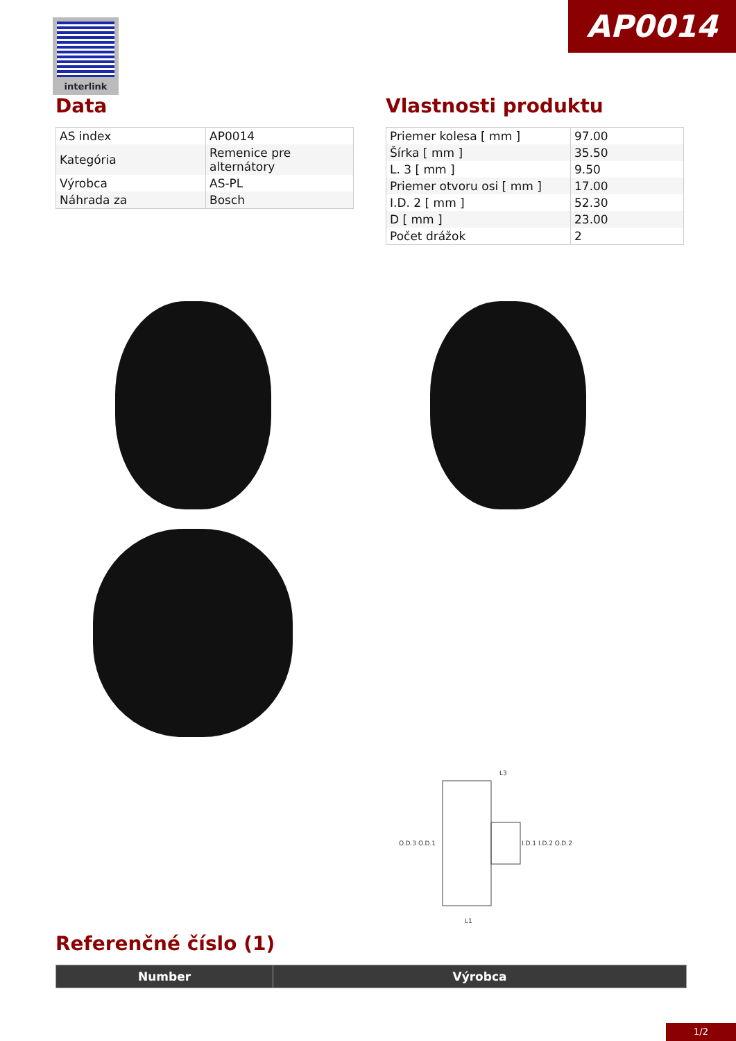interlink AP0014
Data
| AS index | AP0014 |
| Kategória | Remenice pre alternátory |
| Výrobca | AS-PL |
| Náhrada za | Bosch |
Vlastnosti produktu
| Priemer kolesa [ mm ] | 97.00 |
| Šírka [ mm ] | 35.50 |
| L. 3 [ mm ] | 9.50 |
| Priemer otvoru osi [ mm ] | 17.00 |
| I.D. 2 [ mm ] | 52.30 |
| D [ mm ] | 23.00 |
| Počet drážok | 2 |
O.D.3 O.D.1
I.D.1 I.D.2 O.D.2
L3
L1
Referenčné číslo (1)
| Number | Výrobca |
| --- | --- |
1/2